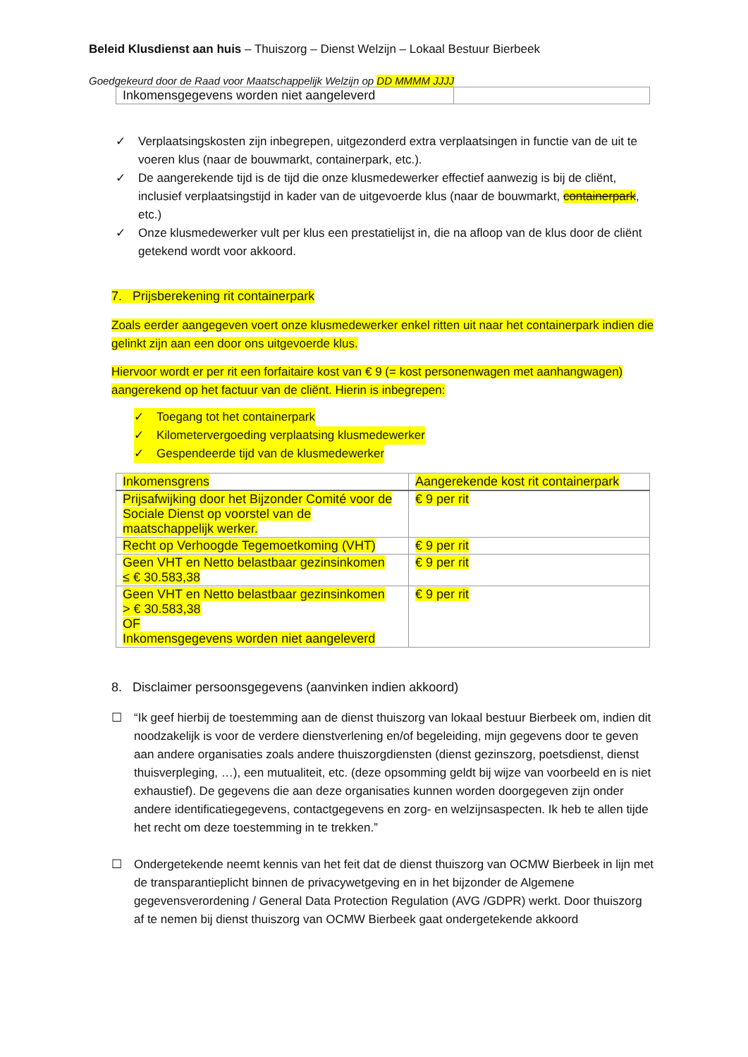Beleid Klusdienst aan huis – Thuiszorg – Dienst Welzijn – Lokaal Bestuur Bierbeek
Goedgekeurd door de Raad voor Maatschappelijk Welzijn op DD MMMM JJJJ
| Inkomensgegevens worden niet aangeleverd | |
✓ Verplaatsingskosten zijn inbegrepen, uitgezonderd extra verplaatsingen in functie van de uit te voeren klus (naar de bouwmarkt, containerpark, etc.).
✓ De aangerekende tijd is de tijd die onze klusmedewerker effectief aanwezig is bij de cliënt, inclusief verplaatsingstijd in kader van de uitgevoerde klus (naar de bouwmarkt, containerpark, etc.)
✓ Onze klusmedewerker vult per klus een prestatielijst in, die na afloop van de klus door de cliënt getekend wordt voor akkoord.
7. Prijsberekening rit containerpark
Zoals eerder aangegeven voert onze klusmedewerker enkel ritten uit naar het containerpark indien die gelinkt zijn aan een door ons uitgevoerde klus.
Hiervoor wordt er per rit een forfaitaire kost van € 9 (= kost personenwagen met aanhangwagen) aangerekend op het factuur van de cliënt. Hierin is inbegrepen:
✓ Toegang tot het containerpark
✓ Kilometervergoeding verplaatsing klusmedewerker
✓ Gespendeerde tijd van de klusmedewerker
| Inkomensgrens | Aangerekende kost rit containerpark |
| Prijsafwijking door het Bijzonder Comité voor de Sociale Dienst op voorstel van de maatschappelijk werker. | € 9 per rit |
| Recht op Verhoogde Tegemoetkoming (VHT) | € 9 per rit |
| Geen VHT en Netto belastbaar gezinsinkomen ≤ € 30.583,38 | € 9 per rit |
| Geen VHT en Netto belastbaar gezinsinkomen > € 30.583,38 OF Inkomensgegevens worden niet aangeleverd | € 9 per rit |
8. Disclaimer persoonsgegevens (aanvinken indien akkoord)
☐ “Ik geef hierbij de toestemming aan de dienst thuiszorg van lokaal bestuur Bierbeek om, indien dit noodzakelijk is voor de verdere dienstverlening en/of begeleiding, mijn gegevens door te geven aan andere organisaties zoals andere thuiszorgdiensten (dienst gezinszorg, poetsdienst, dienst thuisverpleging, …), een mutualiteit, etc. (deze opsomming geldt bij wijze van voorbeeld en is niet exhaustief). De gegevens die aan deze organisaties kunnen worden doorgegeven zijn onder andere identificatiegegevens, contactgegevens en zorg- en welzijnsaspecten. Ik heb te allen tijde het recht om deze toestemming in te trekken.”
☐ Ondergetekende neemt kennis van het feit dat de dienst thuiszorg van OCMW Bierbeek in lijn met de transparantieplicht binnen de privacywetgeving en in het bijzonder de Algemene gegevensverordening / General Data Protection Regulation (AVG /GDPR) werkt. Door thuiszorg af te nemen bij dienst thuiszorg van OCMW Bierbeek gaat ondergetekende akkoord